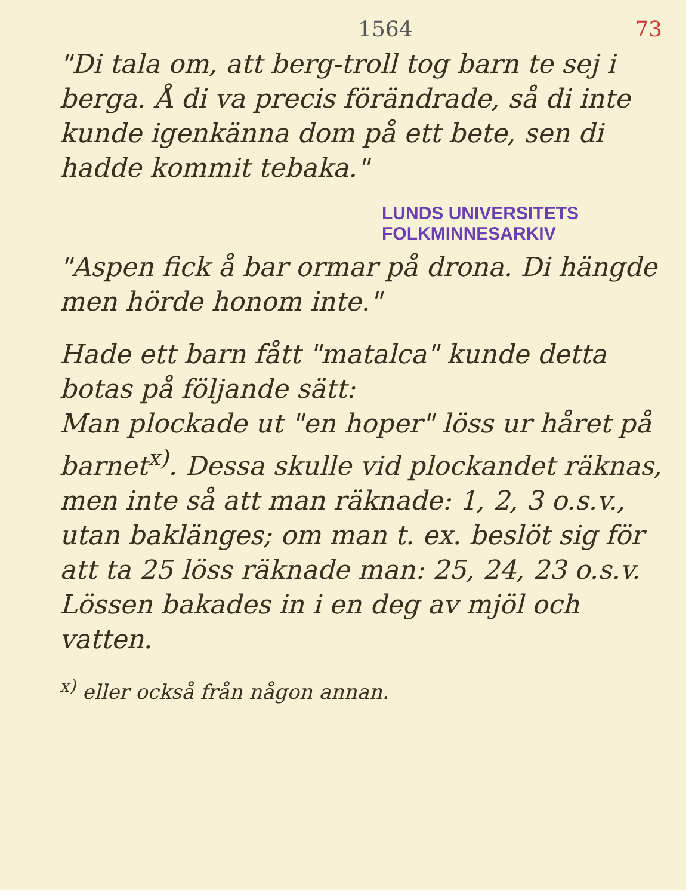1564 73
"Di tala om, att berg-troll tog barn te sej i berga. Å di va precis förändrade, så di inte kunde igenkänna dom på ett bete, sen di hadde kommit tebaka."
LUNDS UNIVERSITETS
FOLKMINNESARKIV
"Aspen fick å bar ormar på drona. Di hängde men hörde honom inte."
Hade ett barn fått "matalca" kunde detta botas på följande sätt:
Man plockade ut "en hoper" löss ur håret på barnet<sup>x)</sup>. Dessa skulle vid plockandet räknas, men inte så att man räknade: 1, 2, 3 o.s.v., utan baklänges; om man t. ex. beslöt sig för att ta 25 löss räknade man: 25, 24, 23 o.s.v. Lössen bakades in i en deg av mjöl och vatten.
<sup>x)</sup> eller också från någon annan.